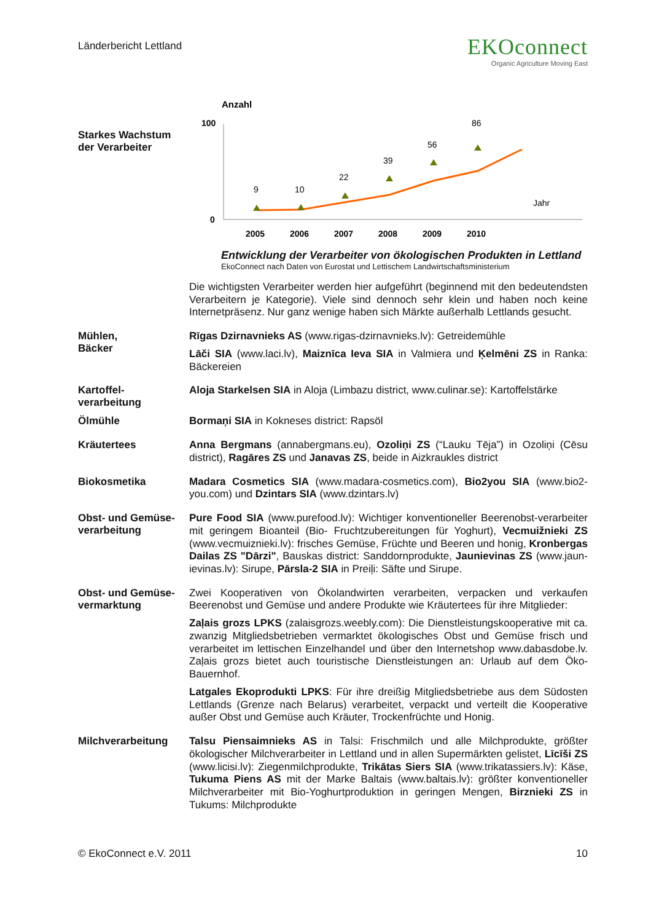Länderbericht Lettland
EKOconnect
Organic Agriculture Moving East
Starkes Wachstum der Verarbeiter
Anzahl
100
0
9
10
22
39
56
86
Jahr
2005
2006
2007
2008
2009
2010
Entwicklung der Verarbeiter von ökologischen Produkten in Lettland
EkoConnect nach Daten von Eurostat und Lettischem Landwirtschaftsministerium
Die wichtigsten Verarbeiter werden hier aufgeführt (beginnend mit den bedeutendsten Verarbeitern je Kategorie). Viele sind dennoch sehr klein und haben noch keine Internetpräsenz. Nur ganz wenige haben sich Märkte außerhalb Lettlands gesucht.
Mühlen,
Bäcker
Rīgas Dzirnavnieks AS (www.rigas-dzirnavnieks.lv): Getreidemühle
Lāči SIA (www.laci.lv), Maiznīca Ieva SIA in Valmiera und Ķelmēni ZS in Ranka: Bäckereien
Kartoffel-
verarbeitung
Aloja Starkelsen SIA in Aloja (Limbazu district, www.culinar.se): Kartoffelstärke
Ölmühle
Bormaņi SIA in Kokneses district: Rapsöl
Kräutertees
Anna Bergmans (annabergmans.eu), Ozoliņi ZS (“Lauku Tēja”) in Ozoliņi (Cēsu district), Ragāres ZS und Janavas ZS, beide in Aizkraukles district
Biokosmetika
Madara Cosmetics SIA (www.madara-cosmetics.com), Bio2you SIA (www.bio2-you.com) und Dzintars SIA (www.dzintars.lv)
Obst- und Gemüse-
verarbeitung
Pure Food SIA (www.purefood.lv): Wichtiger konventioneller Beerenobst-verarbeiter mit geringem Bioanteil (Bio- Fruchtzubereitungen für Yoghurt), Vecmuižnieki ZS (www.vecmuiznieki.lv): frisches Gemüse, Früchte und Beeren und honig, Kronbergas Dailas ZS "Dārzi", Bauskas district: Sanddornprodukte, Jaunievinas ZS (www.jaun-ievinas.lv): Sirupe, Pārsla-2 SIA in Preiļi: Säfte und Sirupe.
Obst- und Gemüse-
vermarktung
Zwei Kooperativen von Ökolandwirten verarbeiten, verpacken und verkaufen Beerenobst und Gemüse und andere Produkte wie Kräutertees für ihre Mitglieder:
Zaļais grozs LPKS (zalaisgrozs.weebly.com): Die Dienstleistungskooperative mit ca. zwanzig Mitgliedsbetrieben vermarktet ökologisches Obst und Gemüse frisch und verarbeitet im lettischen Einzelhandel und über den Internetshop www.dabasdobe.lv. Zaļais grozs bietet auch touristische Dienstleistungen an: Urlaub auf dem Öko-Bauernhof.
Latgales Ekoprodukti LPKS: Für ihre dreißig Mitgliedsbetriebe aus dem Südosten Lettlands (Grenze nach Belarus) verarbeitet, verpackt und verteilt die Kooperative außer Obst und Gemüse auch Kräuter, Trockenfrüchte und Honig.
Milchverarbeitung
Talsu Piensaimnieks AS in Talsi: Frischmilch und alle Milchprodukte, größter ökologischer Milchverarbeiter in Lettland und in allen Supermärkten gelistet, Līcīši ZS (www.licisi.lv): Ziegenmilchprodukte, Trikātas Siers SIA (www.trikatassiers.lv): Käse, Tukuma Piens AS mit der Marke Baltais (www.baltais.lv): größter konventioneller Milchverarbeiter mit Bio-Yoghurtproduktion in geringen Mengen, Birznieki ZS in Tukums: Milchprodukte
© EkoConnect e.V. 2011 10